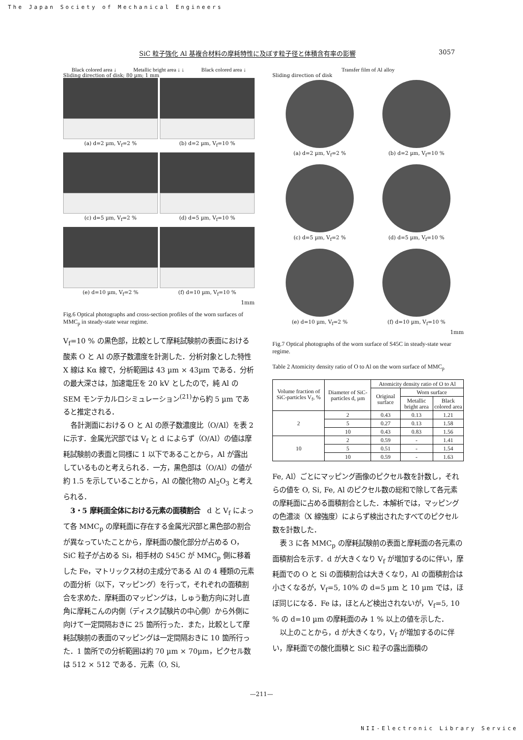The Japan Society of Mechanical Engineers
SiC 粒子強化 Al 基複合材料の摩耗特性に及ぼす粒子径と体積含有率の影響 3057
Black colored area ↓ Metallic bright area ↓ ↓ Black colored area ↓
Sliding direction of disk; 80 µm; 1 mm
(a) d=2 µm, V<sub>f</sub>=2 %
(b) d=2 µm, V<sub>f</sub>=10 %
(c) d=5 µm, V<sub>f</sub>=2 %
(d) d=5 µm, V<sub>f</sub>=10 %
(e) d=10 µm, V<sub>f</sub>=2 %
(f) d=10 µm, V<sub>f</sub>=10 %
1mm
Fig.6 Optical photographs and cross-section profiles of the worn surfaces of MMC<sub>p</sub> in steady-state wear regime.
V<sub>f</sub>=10 % の黒色部，比較として摩耗試験前の表面における酸素 O と Al の原子数濃度を計測した．分析対象とした特性 X 線は Kα 線で，分析範囲は 43 µm × 43µm である．分析の最大深さは，加速電圧を 20 kV としたので，純 Al の SEM モンテカルロシミュレーション<sup>(21)</sup>から約 5 µm であると推定される．
各計測面における O と Al の原子数濃度比（O/Al）を表 2 に示す．金属光沢部では V<sub>f</sub> と d によらず（O/Al）の値は摩耗試験前の表面と同様に 1 以下であることから，Al が露出しているものと考えられる．一方，黒色部は（O/Al）の値が約 1.5 を示していることから，Al の酸化物の Al<sub>2</sub>O<sub>3</sub> と考えられる．
3・5 摩耗面全体における元素の面積割合　d と V<sub>f</sub> によって各 MMC<sub>p</sub> の摩耗面に存在する金属光沢部と黒色部の割合が異なっていたことから，摩耗面の酸化部分が占める O，SiC 粒子が占める Si，相手材の S45C が MMC<sub>p</sub> 側に移着した Fe，マトリックス材の主成分である Al の 4 種類の元素の面分析（以下，マッピング）を行って，それぞれの面積割合を求めた．摩耗面のマッピングは，しゅう動方向に対し直角に摩耗こんの内側（ディスク試験片の中心側）から外側に向けて一定間隔おきに 25 箇所行った．また，比較として摩耗試験前の表面のマッピングは一定間隔おきに 10 箇所行った．1 箇所での分析範囲は約 70 µm × 70µm，ピクセル数は 512 × 512 である．元素（O, Si,
Transfer film of Al alloy
Sliding direction of disk
(a) d=2 µm, V<sub>f</sub>=2 %
(b) d=2 µm, V<sub>f</sub>=10 %
(c) d=5 µm, V<sub>f</sub>=2 %
(d) d=5 µm, V<sub>f</sub>=10 %
(e) d=10 µm, V<sub>f</sub>=2 %
(f) d=10 µm, V<sub>f</sub>=10 %
1mm
Fig.7 Optical photographs of the worn surface of S45C in steady-state wear regime.
Table 2 Atomicity density ratio of O to Al on the worn surface of MMC<sub>p</sub>
| Volume fraction of SiC-particles V<sub>f</sub>, % | Diameter of SiC-particles d, µm | Atomicity density ratio of O to Al | | |
| --- | --- | --- | --- | --- |
| | | Original surface | Worn surface | |
| | | | Metallic bright area | Black colored area |
| 2 | 2 | 0.43 | 0.13 | 1.21 |
| | 5 | 0.27 | 0.13 | 1.58 |
| | 10 | 0.43 | 0.83 | 1.56 |
| 10 | 2 | 0.59 | - | 1.41 |
| | 5 | 0.51 | - | 1.54 |
| | 10 | 0.59 | - | 1.63 |
Fe, Al）ごとにマッピング画像のピクセル数を計数し，それらの値を O, Si, Fe, Al のピクセル数の総和で除して各元素の摩耗面に占める面積割合とした．本解析では，マッピングの色濃淡（X 線強度）によらず検出されたすべてのピクセル数を計数した．
表 3 に各 MMC<sub>p</sub> の摩耗試験前の表面と摩耗面の各元素の面積割合を示す．d が大きくなり V<sub>f</sub> が増加するのに伴い，摩耗面での O と Si の面積割合は大きくなり，Al の面積割合は小さくなるが，V<sub>f</sub>=5, 10% の d=5 µm と 10 µm では，ほぼ同じになる．Fe は，ほとんど検出されないが，V<sub>f</sub>=5, 10 % の d=10 µm の摩耗面のみ 1 % 以上の値を示した．
以上のことから，d が大きくなり，V<sub>f</sub> が増加するのに伴い，摩耗面での酸化面積と SiC 粒子の露出面積の
—211—
NII-Electronic Library Service